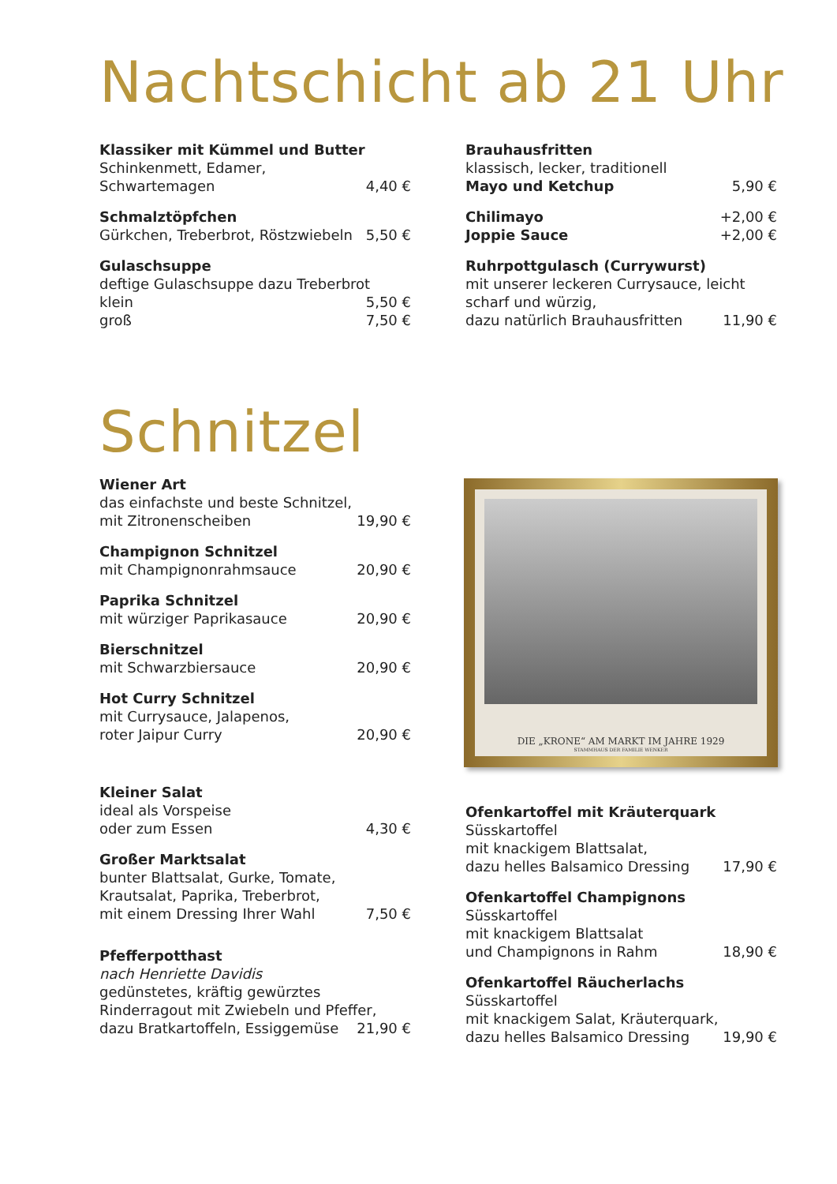Nachtschicht ab 21 Uhr
Klassiker mit Kümmel und Butter
Schinkenmett, Edamer,
Schwartemagen 4,40 €
Schmalztöpfchen
Gürkchen, Treberbrot, Röstzwiebeln 5,50 €
Gulaschsuppe
deftige Gulaschsuppe dazu Treberbrot
klein 5,50 €
groß 7,50 €
Brauhausfritten
klassisch, lecker, traditionell
Mayo und Ketchup 5,90 €
Chilimayo +2,00 €
Joppie Sauce +2,00 €
Ruhrpottgulasch (Currywurst)
mit unserer leckeren Currysauce, leicht scharf und würzig,
dazu natürlich Brauhausfritten 11,90 €
Schnitzel
Wiener Art
das einfachste und beste Schnitzel,
mit Zitronenscheiben 19,90 €
Champignon Schnitzel
mit Champignonrahmsauce 20,90 €
Paprika Schnitzel
mit würziger Paprikasauce 20,90 €
Bierschnitzel
mit Schwarzbiersauce 20,90 €
Hot Curry Schnitzel
mit Currysauce, Jalapenos,
roter Jaipur Curry 20,90 €
Kleiner Salat
ideal als Vorspeise
oder zum Essen 4,30 €
Großer Marktsalat
bunter Blattsalat, Gurke, Tomate, Krautsalat, Paprika, Treberbrot,
mit einem Dressing Ihrer Wahl 7,50 €
Pfefferpotthast
nach Henriette Davidis
gedünstetes, kräftig gewürztes Rinderragout mit Zwiebeln und Pfeffer,
dazu Bratkartoffeln, Essiggemüse 21,90 €
DIE „KRONE“ AM MARKT IM JAHRE 1929
STAMMHAUS DER FAMILIE WENKER
Ofenkartoffel mit Kräuterquark
Süsskartoffel
mit knackigem Blattsalat,
dazu helles Balsamico Dressing 17,90 €
Ofenkartoffel Champignons
Süsskartoffel
mit knackigem Blattsalat
und Champignons in Rahm 18,90 €
Ofenkartoffel Räucherlachs
Süsskartoffel
mit knackigem Salat, Kräuterquark,
dazu helles Balsamico Dressing 19,90 €